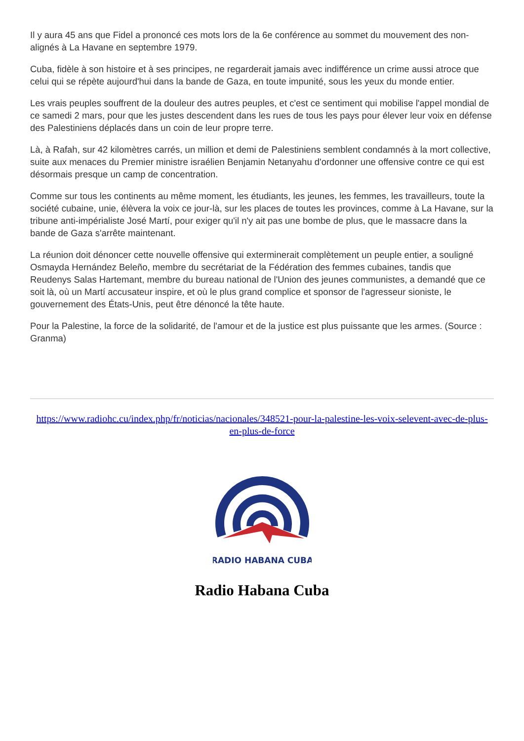Il y aura 45 ans que Fidel a prononcé ces mots lors de la 6e conférence au sommet du mouvement des non-alignés à La Havane en septembre 1979.
Cuba, fidèle à son histoire et à ses principes, ne regarderait jamais avec indifférence un crime aussi atroce que celui qui se répète aujourd'hui dans la bande de Gaza, en toute impunité, sous les yeux du monde entier.
Les vrais peuples souffrent de la douleur des autres peuples, et c'est ce sentiment qui mobilise l'appel mondial de ce samedi 2 mars, pour que les justes descendent dans les rues de tous les pays pour élever leur voix en défense des Palestiniens déplacés dans un coin de leur propre terre.
Là, à Rafah, sur 42 kilomètres carrés, un million et demi de Palestiniens semblent condamnés à la mort collective, suite aux menaces du Premier ministre israélien Benjamin Netanyahu d'ordonner une offensive contre ce qui est désormais presque un camp de concentration.
Comme sur tous les continents au même moment, les étudiants, les jeunes, les femmes, les travailleurs, toute la société cubaine, unie, élèvera la voix ce jour-là, sur les places de toutes les provinces, comme à La Havane, sur la tribune anti-impérialiste José Martí, pour exiger qu'il n'y ait pas une bombe de plus, que le massacre dans la bande de Gaza s'arrête maintenant.
La réunion doit dénoncer cette nouvelle offensive qui exterminerait complètement un peuple entier, a souligné Osmayda Hernández Beleño, membre du secrétariat de la Fédération des femmes cubaines, tandis que Reudenys Salas Hartemant, membre du bureau national de l'Union des jeunes communistes, a demandé que ce soit là, où un Martí accusateur inspire, et où le plus grand complice et sponsor de l'agresseur sioniste, le gouvernement des États-Unis, peut être dénoncé la tête haute.
Pour la Palestine, la force de la solidarité, de l'amour et de la justice est plus puissante que les armes. (Source : Granma)
https://www.radiohc.cu/index.php/fr/noticias/nacionales/348521-pour-la-palestine-les-voix-selevent-avec-de-plus-en-plus-de-force
RADIO HABANA CUBA
Radio Habana Cuba